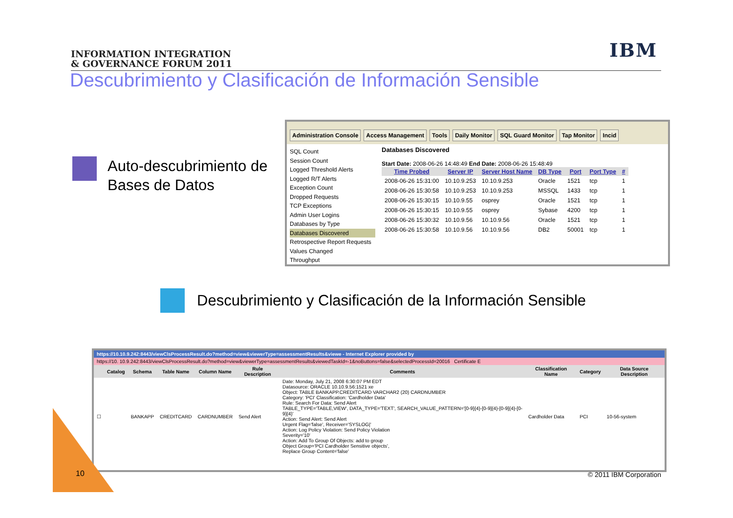INFORMATION INTEGRATION
& GOVERNANCE FORUM 2011
IBM
Descubrimiento y Clasificación de Información Sensible
Auto-descubrimiento de
Bases de Datos
Administration Console Access Management Tools Daily Monitor SQL Guard Monitor Tap Monitor Incid
SQL Count
Session Count
Logged Threshold Alerts
Logged R/T Alerts
Exception Count
Dropped Requests
TCP Exceptions
Admin User Logins
Databases by Type
Databases Discovered
Retrospective Report Requests
Values Changed
Throughput
Databases Discovered
Start Date: 2008-06-26 14:48:49 End Date: 2008-06-26 15:48:49
| Time Probed | Server IP | Server Host Name | DB Type | Port | Port Type | # |
| --- | --- | --- | --- | --- | --- | --- |
| 2008-06-26 15:31:00 | 10.10.9.253 | 10.10.9.253 | Oracle | 1521 | tcp | 1 |
| 2008-06-26 15:30:58 | 10.10.9.253 | 10.10.9.253 | MSSQL | 1433 | tcp | 1 |
| 2008-06-26 15:30:15 | 10.10.9.55 | osprey | Oracle | 1521 | tcp | 1 |
| 2008-06-26 15:30:15 | 10.10.9.55 | osprey | Sybase | 4200 | tcp | 1 |
| 2008-06-26 15:30:32 | 10.10.9.56 | 10.10.9.56 | Oracle | 1521 | tcp | 1 |
| 2008-06-26 15:30:58 | 10.10.9.56 | 10.10.9.56 | DB2 | 50001 | tcp | 1 |
Descubrimiento y Clasificación de la Información Sensible
https://10.10.9.242:8443/viewClsProcessResult.do?method=view&viewerType=assessmentResults&viewe - Internet Explorer provided by
https://10. 10.9.242:8443/viewClsProcessResult.do?method=view&viewerType=assessmentResults&viewedTaskId=-1&noButtons=false&selectedProcessId=20016 Certificate E
| | Catalog | Schema | Table Name | Column Name | Rule Description | Comments | Classification Name | Category | Data Source Description |
| --- | --- | --- | --- | --- | --- | --- | --- | --- | --- |
| ☐ | | BANKAPP | CREDITCARD | CARDNUMBER | Send Alert | Date: Monday, July 21, 2008 6:30:07 PM EDT Datasource: ORACLE 10.10.9.56:1521 xe Object: TABLE BANKAPP.CREDITCARD VARCHAR2 (20) CARDNUMBER Category: 'PCI' Classification: 'Cardholder Data' Rule: Search For Data: Send Alert TABLE_TYPE='TABLE,VIEW', DATA_TYPE='TEXT', SEARCH_VALUE_PATTERN='[0-9]{4}-[0-9]{4}-[0-9]{4}-[0-9]{4}' Action: Send Alert: Send Alert Urgent Flag='false', Receiver='SYSLOG/' Action: Log Policy Violation: Send Policy Violation Severity='10' Action: Add To Group Of Objects: add to group Object Group='PCI Cardholder Sensitive objects', Replace Group Content='false' | Cardholder Data | PCI | 10-56-system |
10 © 2011 IBM Corporation